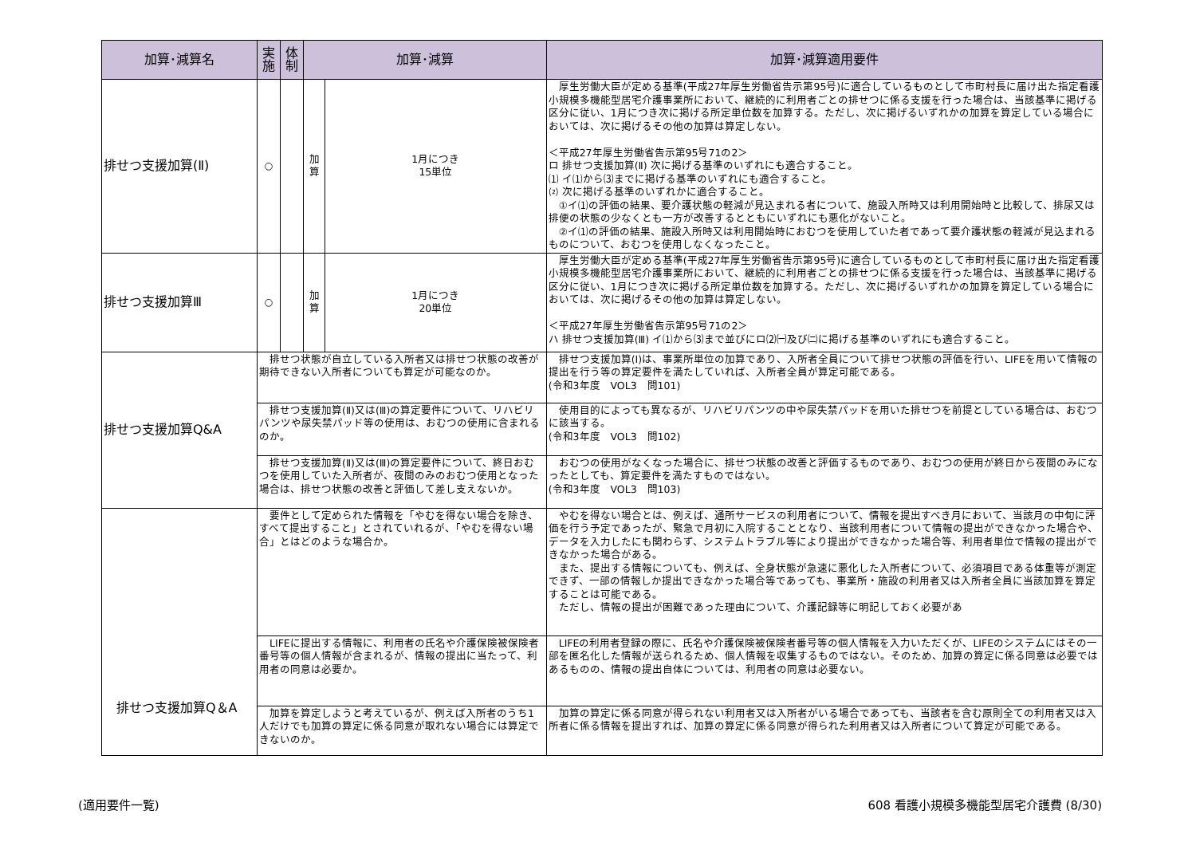| 加算･減算名 | 実 施 | 体 制 | 加算･減算 | | 加算･減算適用要件 | |
| --- | --- | --- | --- | --- | --- | --- |
| 排せつ支援加算(Ⅱ) | ○ | | 加 算 | 1月につき 15単位 | 厚生労働大臣が定める基準(平成27年厚生労働省告示第95号)に適合しているものとして市町村長に届け出た指定看護小規模多機能型居宅介護事業所において、継続的に利用者ごとの排せつに係る支援を行った場合は、当該基準に掲げる区分に従い、1月につき次に掲げる所定単位数を加算する。ただし、次に掲げるいずれかの加算を算定している場合においては、次に掲げるその他の加算は算定しない。 ＜平成27年厚生労働省告示第95号71の2＞ ロ 排せつ支援加算(Ⅱ) 次に掲げる基準のいずれにも適合すること。 ⑴ イ⑴から⑶までに掲げる基準のいずれにも適合すること。 ⑵ 次に掲げる基準のいずれかに適合すること。 ①イ⑴の評価の結果、要介護状態の軽減が見込まれる者について、施設入所時又は利用開始時と比較して、排尿又は排便の状態の少なくとも一方が改善するとともにいずれにも悪化がないこと。 ②イ⑴の評価の結果、施設入所時又は利用開始時におむつを使用していた者であって要介護状態の軽減が見込まれるものについて、おむつを使用しなくなったこと。 | |
| 排せつ支援加算Ⅲ | ○ | | 加 算 | 1月につき 20単位 | 厚生労働大臣が定める基準(平成27年厚生労働省告示第95号)に適合しているものとして市町村長に届け出た指定看護小規模多機能型居宅介護事業所において、継続的に利用者ごとの排せつに係る支援を行った場合は、当該基準に掲げる区分に従い、1月につき次に掲げる所定単位数を加算する。ただし、次に掲げるいずれかの加算を算定している場合においては、次に掲げるその他の加算は算定しない。 ＜平成27年厚生労働省告示第95号71の2＞ ハ 排せつ支援加算(Ⅲ) イ⑴から⑶まで並びにロ⑵㈠及び㈡に掲げる基準のいずれにも適合すること。 | |
| 排せつ支援加算Q&A | 排せつ状態が自立している入所者又は排せつ状態の改善が期待できない入所者についても算定が可能なのか。 | | | | | 排せつ支援加算(Ⅰ)は、事業所単位の加算であり、入所者全員について排せつ状態の評価を行い、LIFEを用いて情報の提出を行う等の算定要件を満たしていれば、入所者全員が算定可能である。 (令和3年度 VOL3 問101) |
| | 排せつ支援加算(Ⅱ)又は(Ⅲ)の算定要件について、リハビリパンツや尿失禁パッド等の使用は、おむつの使用に含まれるのか。 | | | | | 使用目的によっても異なるが、リハビリパンツの中や尿失禁パッドを用いた排せつを前提としている場合は、おむつに該当する。 (令和3年度 VOL3 問102) |
| | 排せつ支援加算(Ⅱ)又は(Ⅲ)の算定要件について、終日おむつを使用していた入所者が、夜間のみのおむつ使用となった場合は、排せつ状態の改善と評価して差し支えないか。 | | | | | おむつの使用がなくなった場合に、排せつ状態の改善と評価するものであり、おむつの使用が終日から夜間のみになったとしても、算定要件を満たすものではない。 (令和3年度 VOL3 問103) |
| 排せつ支援加算Q＆A | 要件として定められた情報を「やむを得ない場合を除き、すべて提出すること」とされていれるが、「やむを得ない場合」とはどのような場合か。 | | | | | やむを得ない場合とは、例えば、通所サービスの利用者について、情報を提出すべき月において、当該月の中旬に評価を行う予定であったが、緊急で月初に入院することとなり、当該利用者について情報の提出ができなかった場合や、データを入力したにも関わらず、システムトラブル等により提出ができなかった場合等、利用者単位で情報の提出ができなかった場合がある。 また、提出する情報についても、例えば、全身状態が急速に悪化した入所者について、必須項目である体重等が測定できず、一部の情報しか提出できなかった場合等であっても、事業所・施設の利用者又は入所者全員に当該加算を算定することは可能である。 ただし、情報の提出が困難であった理由について、介護記録等に明記しておく必要があ |
| | LIFEに提出する情報に、利用者の氏名や介護保険被保険者番号等の個人情報が含まれるが、情報の提出に当たって、利用者の同意は必要か。 | | | | | LIFEの利用者登録の際に、氏名や介護保険被保険者番号等の個人情報を入力いただくが、LIFEのシステムにはその一部を匿名化した情報が送られるため、個人情報を収集するものではない。そのため、加算の算定に係る同意は必要ではあるものの、情報の提出自体については、利用者の同意は必要ない。 |
| | 加算を算定しようと考えているが、例えば入所者のうち1人だけでも加算の算定に係る同意が取れない場合には算定できないのか。 | | | | | 加算の算定に係る同意が得られない利用者又は入所者がいる場合であっても、当該者を含む原則全ての利用者又は入所者に係る情報を提出すれば、加算の算定に係る同意が得られた利用者又は入所者について算定が可能である。 |
(適用要件一覧)
608 看護小規模多機能型居宅介護費 (8/30)